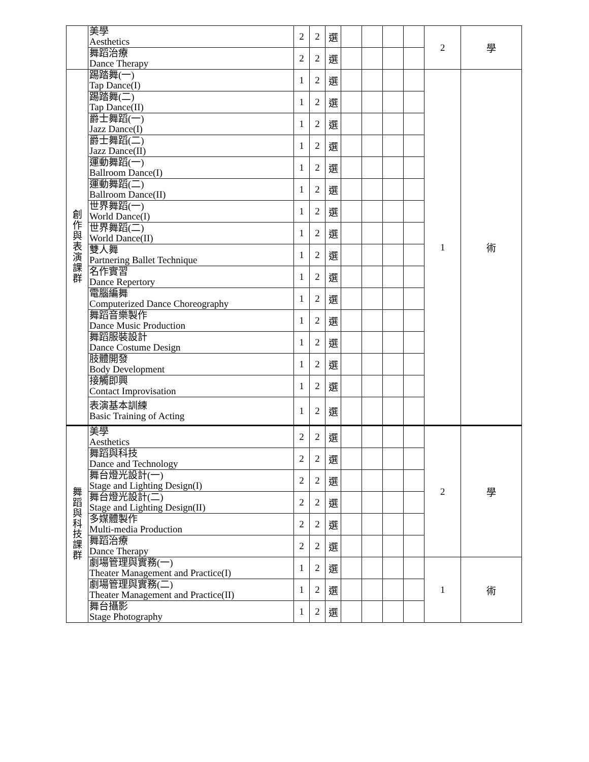| | 美學 Aesthetics | 2 | 2 | 選 | | | | | 2 | 學 |
| | 舞蹈治療 Dance Therapy | 2 | 2 | 選 | | | | | | |
| 創 作 與 表 演 課 群 | 踢踏舞(一) Tap Dance(I) | 1 | 2 | 選 | | | | | 1 | 術 |
| | 踢踏舞(二) Tap Dance(II) | 1 | 2 | 選 | | | | | | |
| | 爵士舞蹈(一) Jazz Dance(I) | 1 | 2 | 選 | | | | | | |
| | 爵士舞蹈(二) Jazz Dance(II) | 1 | 2 | 選 | | | | | | |
| | 運動舞蹈(一) Ballroom Dance(I) | 1 | 2 | 選 | | | | | | |
| | 運動舞蹈(二) Ballroom Dance(II) | 1 | 2 | 選 | | | | | | |
| | 世界舞蹈(一) World Dance(I) | 1 | 2 | 選 | | | | | | |
| | 世界舞蹈(二) World Dance(II) | 1 | 2 | 選 | | | | | | |
| | 雙人舞 Partnering Ballet Technique | 1 | 2 | 選 | | | | | | |
| | 名作實習 Dance Repertory | 1 | 2 | 選 | | | | | | |
| | 電腦編舞 Computerized Dance Choreography | 1 | 2 | 選 | | | | | | |
| | 舞蹈音樂製作 Dance Music Production | 1 | 2 | 選 | | | | | | |
| | 舞蹈服裝設計 Dance Costume Design | 1 | 2 | 選 | | | | | | |
| | 肢體開發 Body Development | 1 | 2 | 選 | | | | | | |
| | 接觸即興 Contact Improvisation | 1 | 2 | 選 | | | | | | |
| | 表演基本訓練 Basic Training of Acting | 1 | 2 | 選 | | | | | | |
| 舞 蹈 與 科 技 課 群 | 美學 Aesthetics | 2 | 2 | 選 | | | | | 2 | 學 |
| | 舞蹈與科技 Dance and Technology | 2 | 2 | 選 | | | | | | |
| | 舞台燈光設計(一) Stage and Lighting Design(I) | 2 | 2 | 選 | | | | | | |
| | 舞台燈光設計(二) Stage and Lighting Design(II) | 2 | 2 | 選 | | | | | | |
| | 多媒體製作 Multi-media Production | 2 | 2 | 選 | | | | | | |
| | 舞蹈治療 Dance Therapy | 2 | 2 | 選 | | | | | | |
| | 劇場管理與實務(一) Theater Management and Practice(I) | 1 | 2 | 選 | | | | | 1 | 術 |
| | 劇場管理與實務(二) Theater Management and Practice(II) | 1 | 2 | 選 | | | | | | |
| | 舞台攝影 Stage Photography | 1 | 2 | 選 | | | | | | |